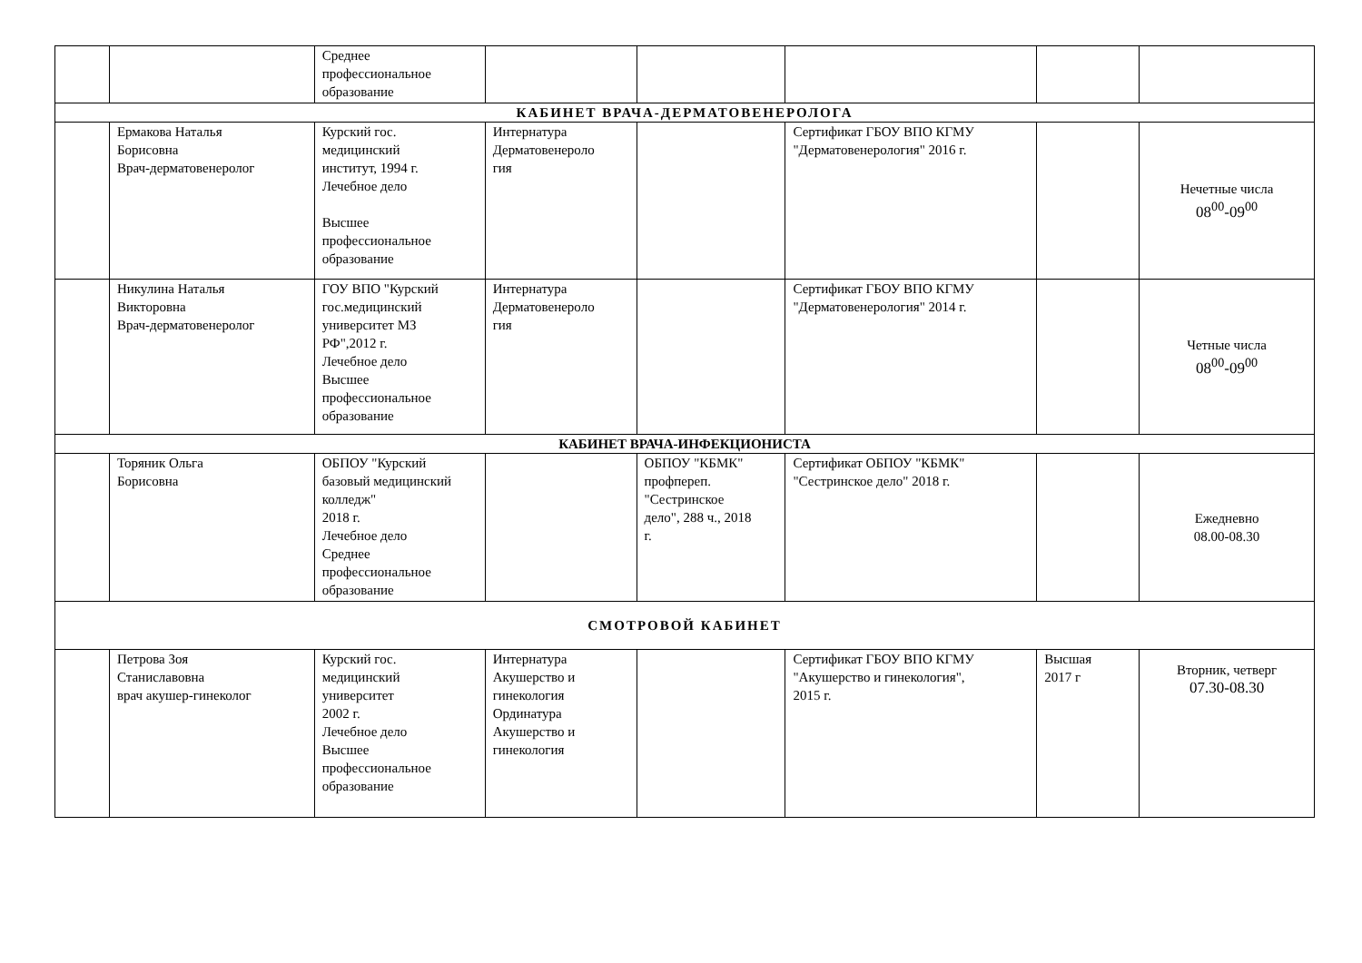| | | Среднее профессиональное образование | | | | | |
| КАБИНЕТ ВРАЧА-ДЕРМАТОВЕНЕРОЛОГА | | | | | | | |
| | Ермакова Наталья Борисовна Врач-дерматовенеролог | Курский гос. медицинский институт, 1994 г. Лечебное дело Высшее профессиональное образование | Интернатура Дерматовенероло гия | | Сертификат ГБОУ ВПО КГМУ "Дерматовенерология" 2016 г. | | Нечетные числа 08<sup>00</sup>-09<sup>00</sup> |
| | Никулина Наталья Викторовна Врач-дерматовенеролог | ГОУ ВПО "Курский гос.медицинский университет МЗ РФ",2012 г. Лечебное дело Высшее профессиональное образование | Интернатура Дерматовенероло гия | | Сертификат ГБОУ ВПО КГМУ "Дерматовенерология" 2014 г. | | Четные числа 08<sup>00</sup>-09<sup>00</sup> |
| КАБИНЕТ ВРАЧА-ИНФЕКЦИОНИСТА | | | | | | | |
| | Торяник Ольга Борисовна | ОБПОУ "Курский базовый медицинский колледж" 2018 г. Лечебное дело Среднее профессиональное образование | | ОБПОУ "КБМК" профпереп. "Сестринское дело", 288 ч., 2018 г. | Сертификат ОБПОУ "КБМК" "Сестринское дело" 2018 г. | | Ежедневно 08.00-08.30 |
| СМОТРОВОЙ КАБИНЕТ | | | | | | | |
| | Петрова Зоя Станиславовна врач акушер-гинеколог | Курский гос. медицинский университет 2002 г. Лечебное дело Высшее профессиональное образование | Интернатура Акушерство и гинекология Ординатура Акушерство и гинекология | | Сертификат ГБОУ ВПО КГМУ "Акушерство и гинекология", 2015 г. | Высшая 2017 г | Вторник, четверг 07.30-08.30 |